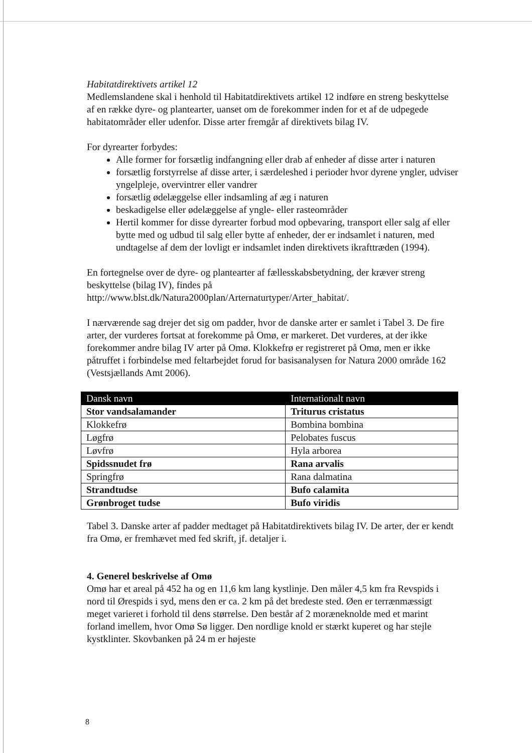Habitatdirektivets artikel 12
Medlemslandene skal i henhold til Habitatdirektivets artikel 12 indføre en streng beskyttelse af en række dyre- og plantearter, uanset om de forekommer inden for et af de udpegede habitatområder eller udenfor. Disse arter fremgår af direktivets bilag IV.
For dyrearter forbydes:
Alle former for forsætlig indfangning eller drab af enheder af disse arter i naturen
forsætlig forstyrrelse af disse arter, i særdeleshed i perioder hvor dyrene yngler, udviser yngelpleje, overvintrer eller vandrer
forsætlig ødelæggelse eller indsamling af æg i naturen
beskadigelse eller ødelæggelse af yngle- eller rasteområder
Hertil kommer for disse dyrearter forbud mod opbevaring, transport eller salg af eller bytte med og udbud til salg eller bytte af enheder, der er indsamlet i naturen, med undtagelse af dem der lovligt er indsamlet inden direktivets ikrafttræden (1994).
En fortegnelse over de dyre- og plantearter af fællesskabsbetydning, der kræver streng beskyttelse (bilag IV), findes på http://www.blst.dk/Natura2000plan/Arternaturtyper/Arter_habitat/.
I nærværende sag drejer det sig om padder, hvor de danske arter er samlet i Tabel 3. De fire arter, der vurderes fortsat at forekomme på Omø, er markeret. Det vurderes, at der ikke forekommer andre bilag IV arter på Omø. Klokkefrø er registreret på Omø, men er ikke påtruffet i forbindelse med feltarbejdet forud for basisanalysen for Natura 2000 område 162 (Vestsjællands Amt 2006).
| Dansk navn | Internationalt navn |
| --- | --- |
| Stor vandsalamander | Triturus cristatus |
| Klokkefrø | Bombina bombina |
| Løgfrø | Pelobates fuscus |
| Løvfrø | Hyla arborea |
| Spidssnudet frø | Rana arvalis |
| Springfrø | Rana dalmatina |
| Strandtudse | Bufo calamita |
| Grønbroget tudse | Bufo viridis |
Tabel 3. Danske arter af padder medtaget på Habitatdirektivets bilag IV. De arter, der er kendt fra Omø, er fremhævet med fed skrift, jf. detaljer i.
4. Generel beskrivelse af Omø
Omø har et areal på 452 ha og en 11,6 km lang kystlinje. Den måler 4,5 km fra Revspids i nord til Ørespids i syd, mens den er ca. 2 km på det bredeste sted. Øen er terrænmæssigt meget varieret i forhold til dens størrelse. Den består af 2 moræneknolde med et marint forland imellem, hvor Omø Sø ligger. Den nordlige knold er stærkt kuperet og har stejle kystklinter. Skovbanken på 24 m er højeste
8